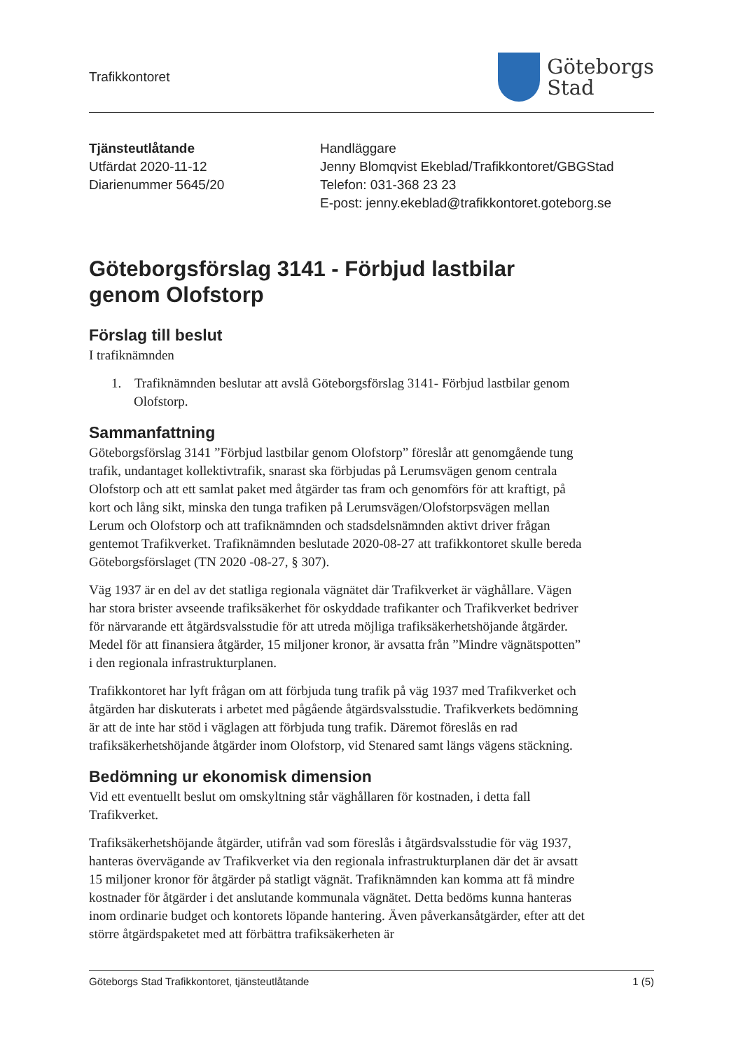Trafikkontoret
Göteborgs
Stad
Tjänsteutlåtande
Utfärdat 2020-11-12
Diarienummer 5645/20
Handläggare
Jenny Blomqvist Ekeblad/Trafikkontoret/GBGStad
Telefon: 031-368 23 23
E-post: jenny.ekeblad@trafikkontoret.goteborg.se
Göteborgsförslag 3141 - Förbjud lastbilar
genom Olofstorp
Förslag till beslut
I trafiknämnden
1. Trafiknämnden beslutar att avslå Göteborgsförslag 3141- Förbjud lastbilar genom Olofstorp.
Sammanfattning
Göteborgsförslag 3141 ”Förbjud lastbilar genom Olofstorp” föreslår att genomgående tung trafik, undantaget kollektivtrafik, snarast ska förbjudas på Lerumsvägen genom centrala Olofstorp och att ett samlat paket med åtgärder tas fram och genomförs för att kraftigt, på kort och lång sikt, minska den tunga trafiken på Lerumsvägen/Olofstorpsvägen mellan Lerum och Olofstorp och att trafiknämnden och stadsdelsnämnden aktivt driver frågan gentemot Trafikverket. Trafiknämnden beslutade 2020-08-27 att trafikkontoret skulle bereda Göteborgsförslaget (TN 2020 -08-27, § 307).
Väg 1937 är en del av det statliga regionala vägnätet där Trafikverket är väghållare. Vägen har stora brister avseende trafiksäkerhet för oskyddade trafikanter och Trafikverket bedriver för närvarande ett åtgärdsvalsstudie för att utreda möjliga trafiksäkerhetshöjande åtgärder. Medel för att finansiera åtgärder, 15 miljoner kronor, är avsatta från ”Mindre vägnätspotten” i den regionala infrastrukturplanen.
Trafikkontoret har lyft frågan om att förbjuda tung trafik på väg 1937 med Trafikverket och åtgärden har diskuterats i arbetet med pågående åtgärdsvalsstudie. Trafikverkets bedömning är att de inte har stöd i väglagen att förbjuda tung trafik. Däremot föreslås en rad trafiksäkerhetshöjande åtgärder inom Olofstorp, vid Stenared samt längs vägens stäckning.
Bedömning ur ekonomisk dimension
Vid ett eventuellt beslut om omskyltning står väghållaren för kostnaden, i detta fall Trafikverket.
Trafiksäkerhetshöjande åtgärder, utifrån vad som föreslås i åtgärdsvalsstudie för väg 1937, hanteras övervägande av Trafikverket via den regionala infrastrukturplanen där det är avsatt 15 miljoner kronor för åtgärder på statligt vägnät. Trafiknämnden kan komma att få mindre kostnader för åtgärder i det anslutande kommunala vägnätet. Detta bedöms kunna hanteras inom ordinarie budget och kontorets löpande hantering. Även påverkansåtgärder, efter att det större åtgärdspaketet med att förbättra trafiksäkerheten är
Göteborgs Stad Trafikkontoret, tjänsteutlåtande 1 (5)